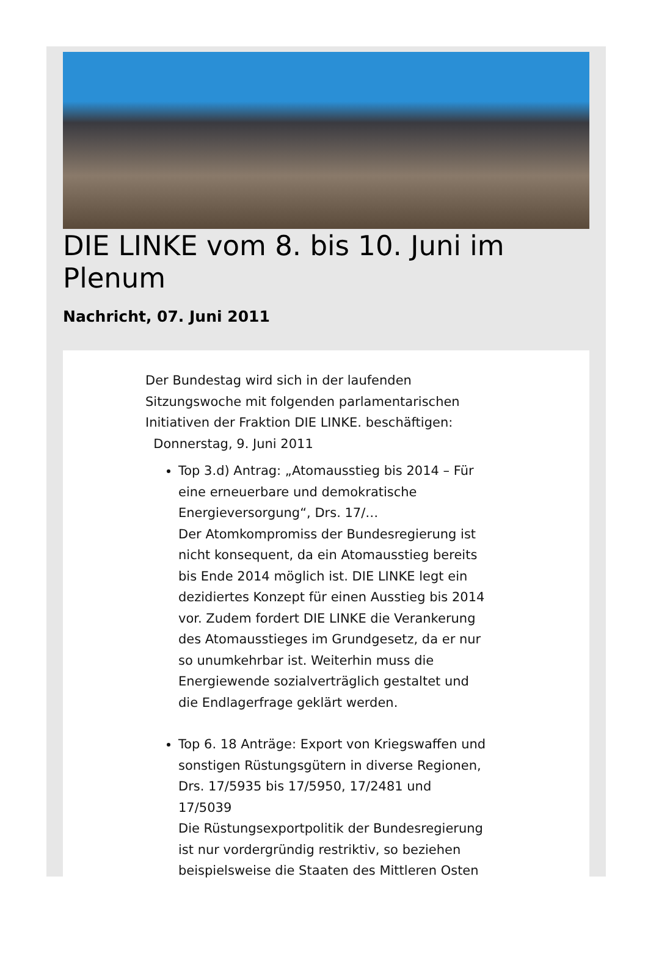DIE LINKE vom 8. bis 10. Juni im Plenum
Nachricht, 07. Juni 2011
Der Bundestag wird sich in der laufenden Sitzungswoche mit folgenden parlamentarischen Initiativen der Fraktion DIE LINKE. beschäftigen:
Donnerstag, 9. Juni 2011
Top 3.d) Antrag: „Atomausstieg bis 2014 – Für eine erneuerbare und demokratische Energieversorgung“, Drs. 17/…
Der Atomkompromiss der Bundesregierung ist nicht konsequent, da ein Atomausstieg bereits bis Ende 2014 möglich ist. DIE LINKE legt ein dezidiertes Konzept für einen Ausstieg bis 2014 vor. Zudem fordert DIE LINKE die Verankerung des Atomausstieges im Grundgesetz, da er nur so unumkehrbar ist. Weiterhin muss die Energiewende sozialverträglich gestaltet und die Endlagerfrage geklärt werden.
Top 6. 18 Anträge: Export von Kriegswaffen und sonstigen Rüstungsgütern in diverse Regionen, Drs. 17/5935 bis 17/5950, 17/2481 und 17/5039
Die Rüstungsexportpolitik der Bundesregierung ist nur vordergründig restriktiv, so beziehen beispielsweise die Staaten des Mittleren Osten